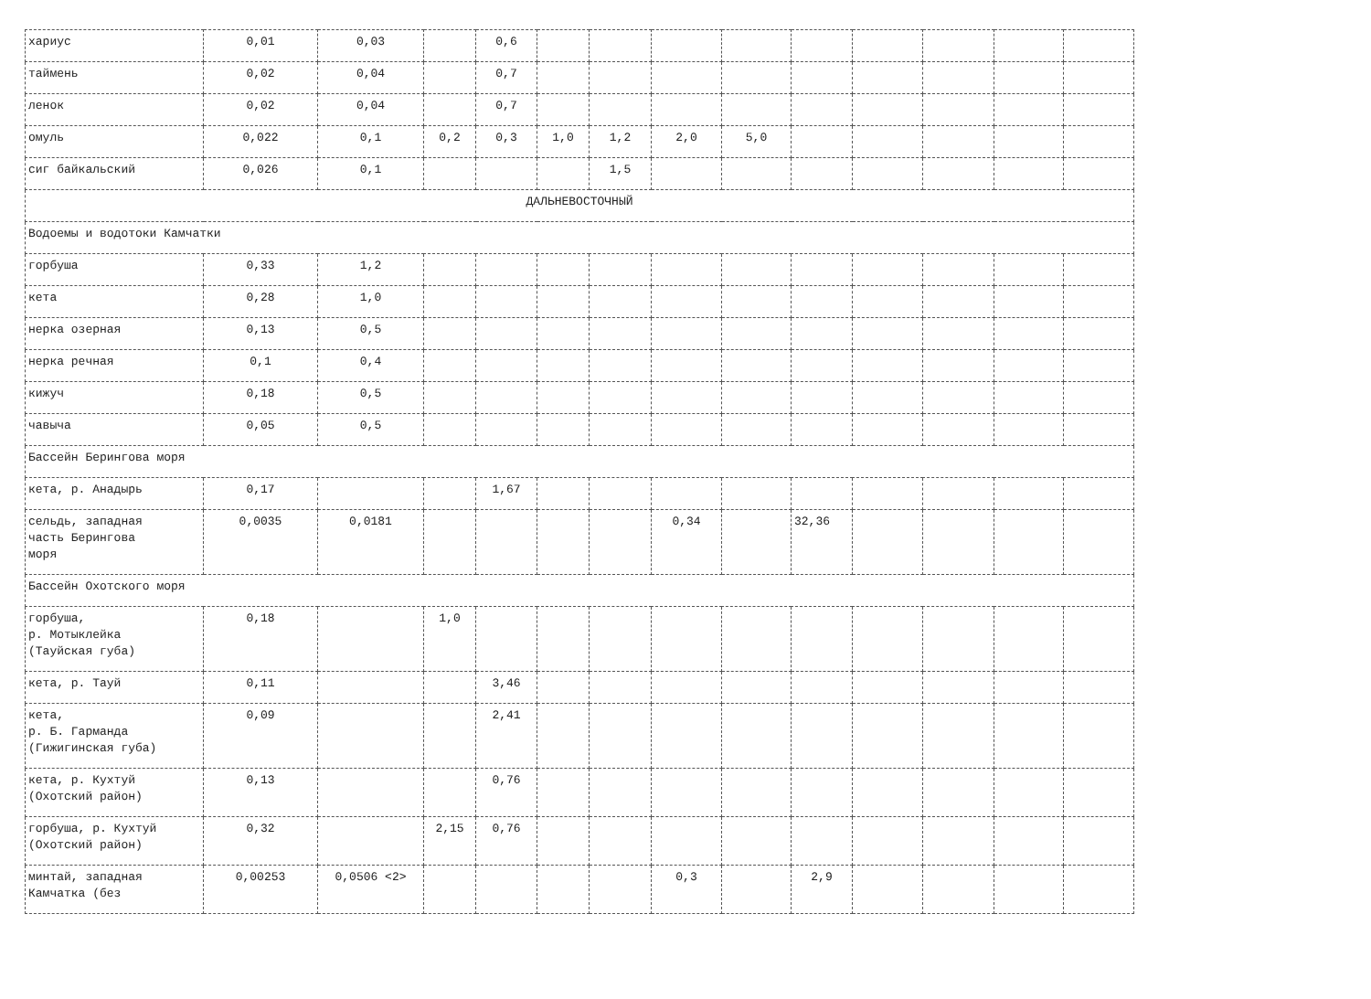| хариус | 0,01 | 0,03 | | 0,6 | | | | | | | | | |
| таймень | 0,02 | 0,04 | | 0,7 | | | | | | | | | |
| ленок | 0,02 | 0,04 | | 0,7 | | | | | | | | | |
| омуль | 0,022 | 0,1 | 0,2 | 0,3 | 1,0 | 1,2 | 2,0 | 5,0 | | | | | |
| сиг байкальский | 0,026 | 0,1 | | | | 1,5 | | | | | | | |
| ДАЛЬНЕВОСТОЧНЫЙ | | | | | | | | | | | | | |
| Водоемы и водотоки Камчатки | | | | | | | | | | | | | |
| горбуша | 0,33 | 1,2 | | | | | | | | | | | |
| кета | 0,28 | 1,0 | | | | | | | | | | | |
| нерка озерная | 0,13 | 0,5 | | | | | | | | | | | |
| нерка речная | 0,1 | 0,4 | | | | | | | | | | | |
| кижуч | 0,18 | 0,5 | | | | | | | | | | | |
| чавыча | 0,05 | 0,5 | | | | | | | | | | | |
| Бассейн Берингова моря | | | | | | | | | | | | | |
| кета, р. Анадырь | 0,17 | | | 1,67 | | | | | | | | | |
| сельдь, западная часть Берингова моря | 0,0035 | 0,0181 | | | | | 0,34 | | 32,36 | | | | |
| Бассейн Охотского моря | | | | | | | | | | | | | |
| горбуша, р. Мотыклейка (Тауйская губа) | 0,18 | | 1,0 | | | | | | | | | | |
| кета, р. Тауй | 0,11 | | | 3,46 | | | | | | | | | |
| кета, р. Б. Гарманда (Гижигинская губа) | 0,09 | | | 2,41 | | | | | | | | | |
| кета, р. Кухтуй (Охотский район) | 0,13 | | | 0,76 | | | | | | | | | |
| горбуша, р. Кухтуй (Охотский район) | 0,32 | | 2,15 | 0,76 | | | | | | | | | |
| минтай, западная Камчатка (без | 0,00253 | 0,0506 <2> | | | | | 0,3 | | 2,9 | | | | |